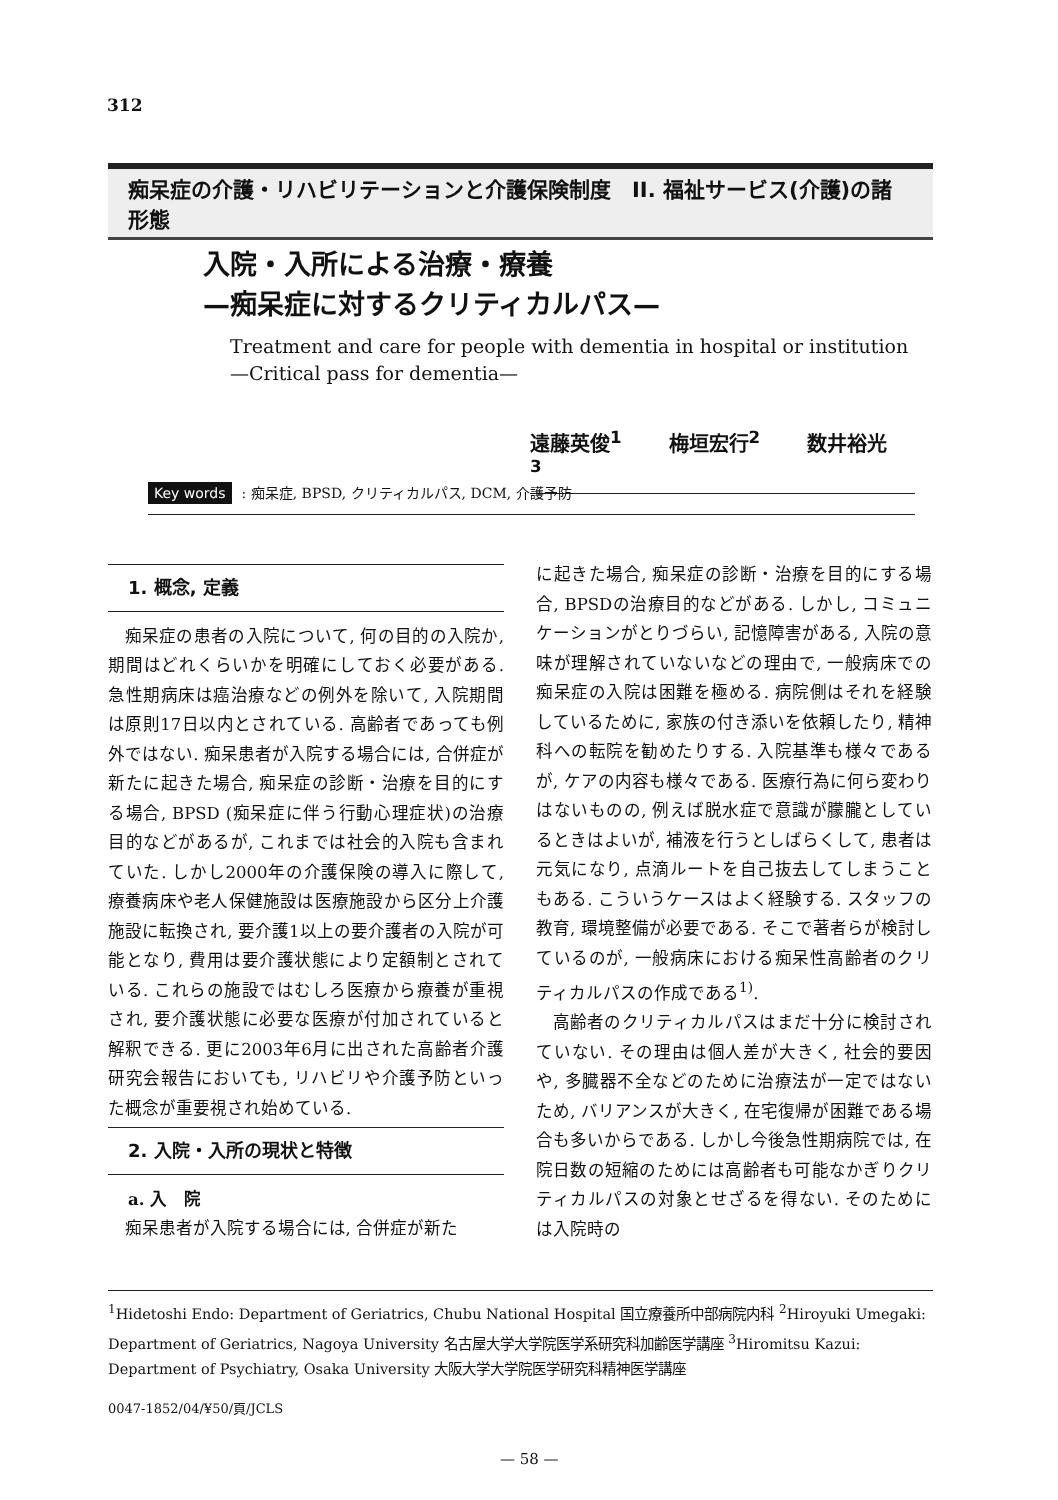312
痴呆症の介護・リハビリテーションと介護保険制度　II. 福祉サービス(介護)の諸形態
入院・入所による治療・療養
—痴呆症に対するクリティカルパス—
Treatment and care for people with dementia in hospital or institution
—Critical pass for dementia—
遠藤英俊<sup>1</sup> 梅垣宏行<sup>2</sup> 数井裕光<sup>3</sup>
Key words: 痴呆症, BPSD, クリティカルパス, DCM, 介護予防
1. 概念, 定義
痴呆症の患者の入院について, 何の目的の入院か, 期間はどれくらいかを明確にしておく必要がある. 急性期病床は癌治療などの例外を除いて, 入院期間は原則17日以内とされている. 高齢者であっても例外ではない. 痴呆患者が入院する場合には, 合併症が新たに起きた場合, 痴呆症の診断・治療を目的にする場合, BPSD (痴呆症に伴う行動心理症状)の治療目的などがあるが, これまでは社会的入院も含まれていた. しかし2000年の介護保険の導入に際して, 療養病床や老人保健施設は医療施設から区分上介護施設に転換され, 要介護1以上の要介護者の入院が可能となり, 費用は要介護状態により定額制とされている. これらの施設ではむしろ医療から療養が重視され, 要介護状態に必要な医療が付加されていると解釈できる. 更に2003年6月に出された高齢者介護研究会報告においても, リハビリや介護予防といった概念が重要視され始めている.
2. 入院・入所の現状と特徴
a. 入　院
痴呆患者が入院する場合には, 合併症が新た
に起きた場合, 痴呆症の診断・治療を目的にする場合, BPSDの治療目的などがある. しかし, コミュニケーションがとりづらい, 記憶障害がある, 入院の意味が理解されていないなどの理由で, 一般病床での痴呆症の入院は困難を極める. 病院側はそれを経験しているために, 家族の付き添いを依頼したり, 精神科への転院を勧めたりする. 入院基準も様々であるが, ケアの内容も様々である. 医療行為に何ら変わりはないものの, 例えば脱水症で意識が朦朧としているときはよいが, 補液を行うとしばらくして, 患者は元気になり, 点滴ルートを自己抜去してしまうこともある. こういうケースはよく経験する. スタッフの教育, 環境整備が必要である. そこで著者らが検討しているのが, 一般病床における痴呆性高齢者のクリティカルパスの作成である<sup>1)</sup>.
高齢者のクリティカルパスはまだ十分に検討されていない. その理由は個人差が大きく, 社会的要因や, 多臓器不全などのために治療法が一定ではないため, バリアンスが大きく, 在宅復帰が困難である場合も多いからである. しかし今後急性期病院では, 在院日数の短縮のためには高齢者も可能なかぎりクリティカルパスの対象とせざるを得ない. そのためには入院時の
<sup>1</sup> Hidetoshi Endo: Department of Geriatrics, Chubu National Hospital 国立療養所中部病院内科 <sup>2</sup>Hiroyuki Umegaki: Department of Geriatrics, Nagoya University 名古屋大学大学院医学系研究科加齢医学講座 <sup>3</sup>Hiromitsu Kazui: Department of Psychiatry, Osaka University 大阪大学大学院医学研究科精神医学講座
0047-1852/04/¥50/頁/JCLS
— 58 —